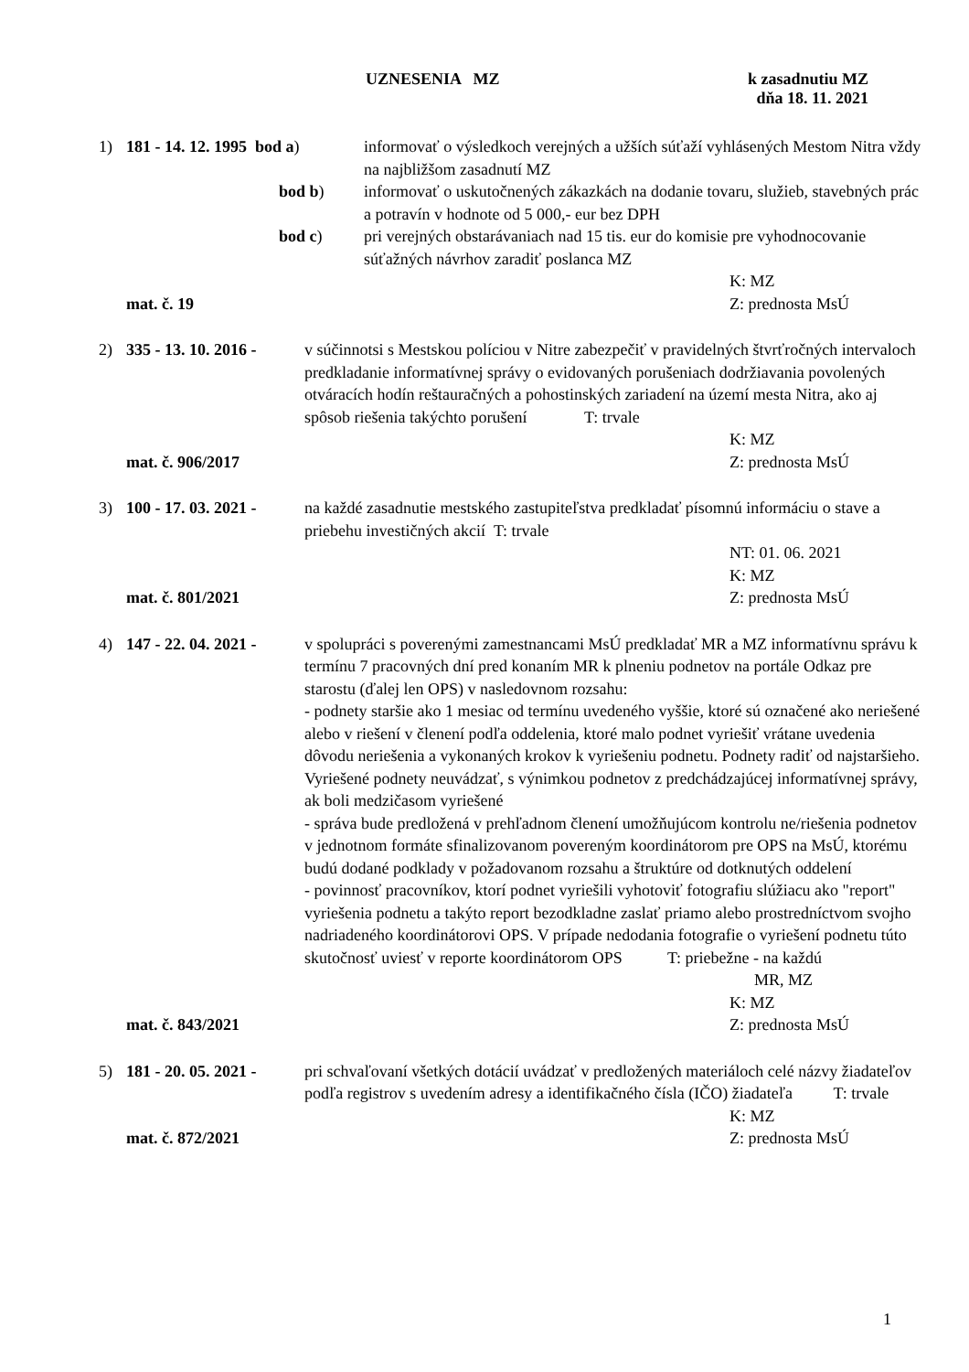UZNESENIA MZ k zasadnutiu MZ
dňa 18. 11. 2021
1)
181 - 14. 12. 1995 bod a)
bod b)
bod c)
informovať o výsledkoch verejných a užších súťaží vyhlásených Mestom Nitra vždy na najbližšom zasadnutí MZ
informovať o uskutočnených zákazkách na dodanie tovaru, služieb, stavebných prác a potravín v hodnote od 5 000,- eur bez DPH
pri verejných obstarávaniach nad 15 tis. eur do komisie pre vyhodnocovanie súťažných návrhov zaradiť poslanca MZ
K: MZ
mat. č. 19 Z: prednosta MsÚ
2) 335 - 13. 10. 2016 -
v súčinnotsi s Mestskou políciou v Nitre zabezpečiť v pravidelných štvrťročných intervaloch predkladanie informatívnej správy o evidovaných porušeniach dodržiavania povolených otváracích hodín reštauračných a pohostinských zariadení na území mesta Nitra, ako aj spôsob riešenia takýchto porušení T: trvale
K: MZ
mat. č. 906/2017 Z: prednosta MsÚ
3) 100 - 17. 03. 2021 -
na každé zasadnutie mestského zastupiteľstva predkladať písomnú informáciu o stave a priebehu investičných akcií T: trvale
NT: 01. 06. 2021
K: MZ
mat. č. 801/2021 Z: prednosta MsÚ
4) 147 - 22. 04. 2021 -
v spolupráci s poverenými zamestnancami MsÚ predkladať MR a MZ informatívnu správu k termínu 7 pracovných dní pred konaním MR k plneniu podnetov na portále Odkaz pre starostu (ďalej len OPS) v nasledovnom rozsahu:
- podnety staršie ako 1 mesiac od termínu uvedeného vyššie, ktoré sú označené ako neriešené alebo v riešení v členení podľa oddelenia, ktoré malo podnet vyriešiť vrátane uvedenia dôvodu neriešenia a vykonaných krokov k vyriešeniu podnetu. Podnety radiť od najstaršieho. Vyriešené podnety neuvádzať, s výnimkou podnetov z predchádzajúcej informatívnej správy, ak boli medzičasom vyriešené
- správa bude predložená v prehľadnom členení umožňujúcom kontrolu ne/riešenia podnetov v jednotnom formáte sfinalizovanom povereným koordinátorom pre OPS na MsÚ, ktorému budú dodané podklady v požadovanom rozsahu a štruktúre od dotknutých oddelení
- povinnosť pracovníkov, ktorí podnet vyriešili vyhotoviť fotografiu slúžiacu ako "report" vyriešenia podnetu a takýto report bezodkladne zaslať priamo alebo prostredníctvom svojho nadriadeného koordinátorovi OPS. V prípade nedodania fotografie o vyriešení podnetu túto skutočnosť uviesť v reporte koordinátorom OPS T: priebežne - na každú
MR, MZ
K: MZ
mat. č. 843/2021 Z: prednosta MsÚ
5) 181 - 20. 05. 2021 -
pri schvaľovaní všetkých dotácií uvádzať v predložených materiáloch celé názvy žiadateľov podľa registrov s uvedením adresy a identifikačného čísla (IČO) žiadateľa T: trvale
K: MZ
mat. č. 872/2021 Z: prednosta MsÚ
1